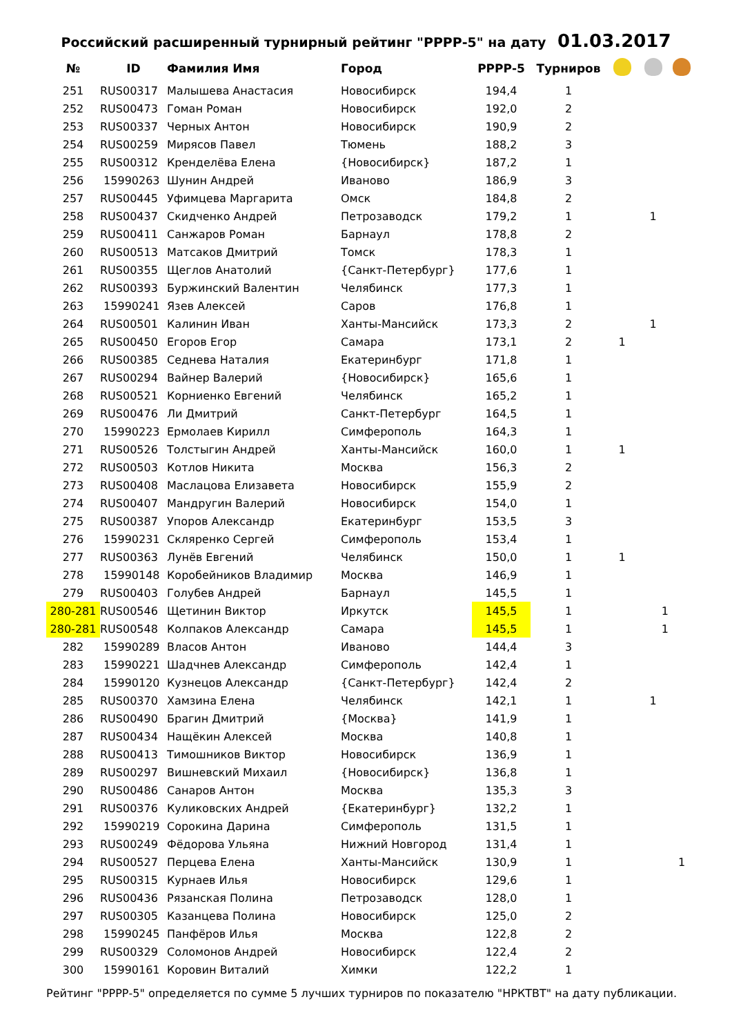Российский расширенный турнирный рейтинг "РРРР-5" на дату 01.03.2017
| № | ID | Фамилия Имя | Город | РРРР-5 | Турниров | | | |
| --- | --- | --- | --- | --- | --- | --- | --- | --- |
| 251 | RUS00317 | Малышева Анастасия | Новосибирск | 194,4 | 1 | | | |
| 252 | RUS00473 | Гоман Роман | Новосибирск | 192,0 | 2 | | | |
| 253 | RUS00337 | Черных Антон | Новосибирск | 190,9 | 2 | | | |
| 254 | RUS00259 | Мирясов Павел | Тюмень | 188,2 | 3 | | | |
| 255 | RUS00312 | Кренделёва Елена | {Новосибирск} | 187,2 | 1 | | | |
| 256 | 15990263 | Шунин Андрей | Иваново | 186,9 | 3 | | | |
| 257 | RUS00445 | Уфимцева Маргарита | Омск | 184,8 | 2 | | | |
| 258 | RUS00437 | Скидченко Андрей | Петрозаводск | 179,2 | 1 | | 1 | |
| 259 | RUS00411 | Санжаров Роман | Барнаул | 178,8 | 2 | | | |
| 260 | RUS00513 | Матсаков Дмитрий | Томск | 178,3 | 1 | | | |
| 261 | RUS00355 | Щеглов Анатолий | {Санкт-Петербург} | 177,6 | 1 | | | |
| 262 | RUS00393 | Буржинский Валентин | Челябинск | 177,3 | 1 | | | |
| 263 | 15990241 | Язев Алексей | Саров | 176,8 | 1 | | | |
| 264 | RUS00501 | Калинин Иван | Ханты-Мансийск | 173,3 | 2 | | 1 | |
| 265 | RUS00450 | Егоров Егор | Самара | 173,1 | 2 | 1 | | |
| 266 | RUS00385 | Седнева Наталия | Екатеринбург | 171,8 | 1 | | | |
| 267 | RUS00294 | Вайнер Валерий | {Новосибирск} | 165,6 | 1 | | | |
| 268 | RUS00521 | Корниенко Евгений | Челябинск | 165,2 | 1 | | | |
| 269 | RUS00476 | Ли Дмитрий | Санкт-Петербург | 164,5 | 1 | | | |
| 270 | 15990223 | Ермолаев Кирилл | Симферополь | 164,3 | 1 | | | |
| 271 | RUS00526 | Толстыгин Андрей | Ханты-Мансийск | 160,0 | 1 | 1 | | |
| 272 | RUS00503 | Котлов Никита | Москва | 156,3 | 2 | | | |
| 273 | RUS00408 | Маслацова Елизавета | Новосибирск | 155,9 | 2 | | | |
| 274 | RUS00407 | Мандругин Валерий | Новосибирск | 154,0 | 1 | | | |
| 275 | RUS00387 | Упоров Александр | Екатеринбург | 153,5 | 3 | | | |
| 276 | 15990231 | Скляренко Сергей | Симферополь | 153,4 | 1 | | | |
| 277 | RUS00363 | Лунёв Евгений | Челябинск | 150,0 | 1 | 1 | | |
| 278 | 15990148 | Коробейников Владимир | Москва | 146,9 | 1 | | | |
| 279 | RUS00403 | Голубев Андрей | Барнаул | 145,5 | 1 | | | |
| 280-281 | RUS00546 | Щетинин Виктор | Иркутск | 145,5 | 1 | | 1 | |
| 280-281 | RUS00548 | Колпаков Александр | Самара | 145,5 | 1 | | 1 | |
| 282 | 15990289 | Власов Антон | Иваново | 144,4 | 3 | | | |
| 283 | 15990221 | Шадчнев Александр | Симферополь | 142,4 | 1 | | | |
| 284 | 15990120 | Кузнецов Александр | {Санкт-Петербург} | 142,4 | 2 | | | |
| 285 | RUS00370 | Хамзина Елена | Челябинск | 142,1 | 1 | | 1 | |
| 286 | RUS00490 | Брагин Дмитрий | {Москва} | 141,9 | 1 | | | |
| 287 | RUS00434 | Нащёкин Алексей | Москва | 140,8 | 1 | | | |
| 288 | RUS00413 | Тимошников Виктор | Новосибирск | 136,9 | 1 | | | |
| 289 | RUS00297 | Вишневский Михаил | {Новосибирск} | 136,8 | 1 | | | |
| 290 | RUS00486 | Санаров Антон | Москва | 135,3 | 3 | | | |
| 291 | RUS00376 | Куликовских Андрей | {Екатеринбург} | 132,2 | 1 | | | |
| 292 | 15990219 | Сорокина Дарина | Симферополь | 131,5 | 1 | | | |
| 293 | RUS00249 | Фёдорова Ульяна | Нижний Новгород | 131,4 | 1 | | | |
| 294 | RUS00527 | Перцева Елена | Ханты-Мансийск | 130,9 | 1 | | | 1 |
| 295 | RUS00315 | Курнаев Илья | Новосибирск | 129,6 | 1 | | | |
| 296 | RUS00436 | Рязанская Полина | Петрозаводск | 128,0 | 1 | | | |
| 297 | RUS00305 | Казанцева Полина | Новосибирск | 125,0 | 2 | | | |
| 298 | 15990245 | Панфёров Илья | Москва | 122,8 | 2 | | | |
| 299 | RUS00329 | Соломонов Андрей | Новосибирск | 122,4 | 2 | | | |
| 300 | 15990161 | Коровин Виталий | Химки | 122,2 | 1 | | | |
Рейтинг "РРРР-5" определяется по сумме 5 лучших турниров по показателю "НРКТВТ" на дату публикации.